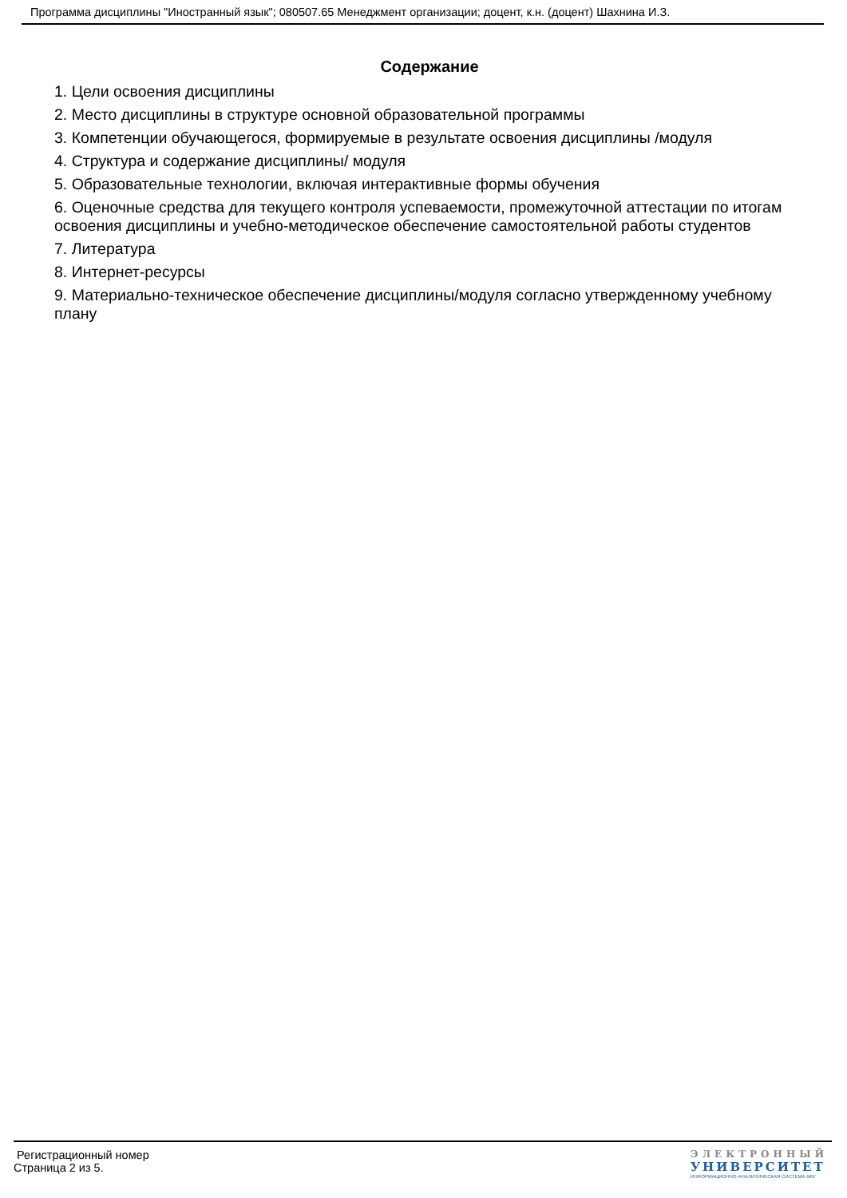Программа дисциплины "Иностранный язык"; 080507.65 Менеджмент организации; доцент, к.н. (доцент) Шахнина И.З.
Содержание
1. Цели освоения дисциплины
2. Место дисциплины в структуре основной образовательной программы
3. Компетенции обучающегося, формируемые в результате освоения дисциплины /модуля
4. Структура и содержание дисциплины/ модуля
5. Образовательные технологии, включая интерактивные формы обучения
6. Оценочные средства для текущего контроля успеваемости, промежуточной аттестации по итогам освоения дисциплины и учебно-методическое обеспечение самостоятельной работы студентов
7. Литература
8. Интернет-ресурсы
9. Материально-техническое обеспечение дисциплины/модуля согласно утвержденному учебному плану
Регистрационный номер
Страница 2 из 5.
ЭЛЕКТРОННЫЙ
УНИВЕРСИТЕТ
ИНФОРМАЦИОННО-АНАЛИТИЧЕСКАЯ СИСТЕМА КФУ